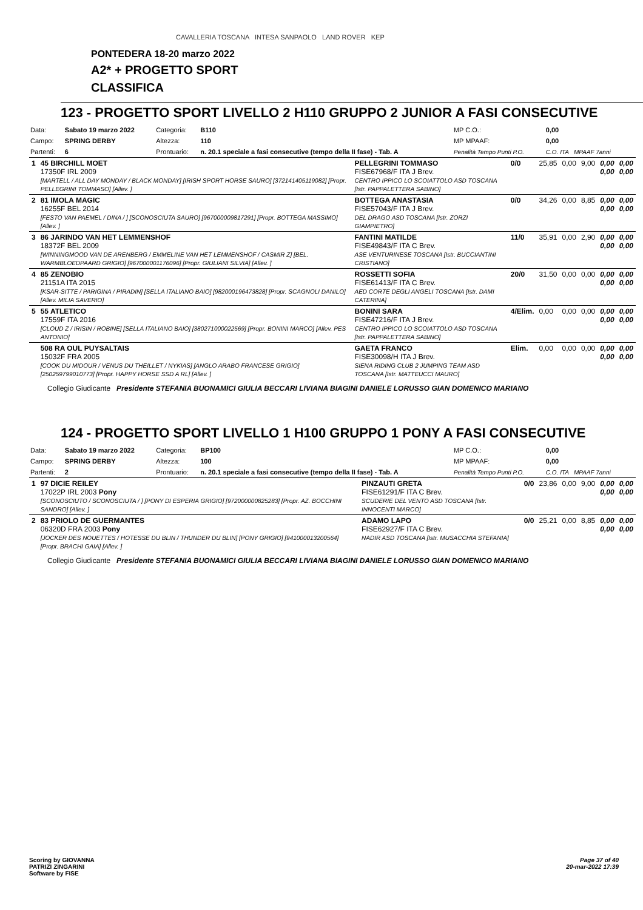CAVALLERIA TOSCANA INTESA SANPAOLO LAND ROVER KEP
PONTEDERA 18-20 marzo 2022
A2* + PROGETTO SPORT
CLASSIFICA
123 - PROGETTO SPORT LIVELLO 2 H110 GRUPPO 2 JUNIOR A FASI CONSECUTIVE
| Data: | Sabato 19 marzo 2022 | Categoria: | B110 | MP C.O.: | 0,00 |
| Campo: | SPRING DERBY | Altezza: | 110 | MP MPAAF: | 0,00 |
| Partenti: | 6 | Prontuario: | n. 20.1 speciale a fasi consecutive (tempo della II fase) - Tab. A | Penalità Tempo Punti P.O. | C.O. ITA MPAAF 7anni |
| 1 | 45 BIRCHILL MOET 17350F IRL 2009 [MARTELL / ALL DAY MONDAY / BLACK MONDAY] [IRISH SPORT HORSE SAURO] [372141405119082] [Propr. PELLEGRINI TOMMASO] [Allev. ] | PELLEGRINI TOMMASO FISE67968/F ITA J Brev. CENTRO IPPICO LO SCOIATTOLO ASD TOSCANA [Istr. PAPPALETTERA SABINO] | 0/0 | 25,85 | 0,00 | 9,00 | 0,00 0,00 | 0,00 0,00 |
| 2 | 81 IMOLA MAGIC 16255F BEL 2014 [FESTO VAN PAEMEL / DINA / ] [SCONOSCIUTA SAURO] [967000009817291] [Propr. BOTTEGA MASSIMO] [Allev. ] | BOTTEGA ANASTASIA FISE57043/F ITA J Brev. DEL DRAGO ASD TOSCANA [Istr. ZORZI GIAMPIETRO] | 0/0 | 34,26 | 0,00 | 8,85 | 0,00 0,00 | 0,00 0,00 |
| 3 | 86 JARINDO VAN HET LEMMENSHOF 18372F BEL 2009 [WINNINGMOOD VAN DE ARENBERG / EMMELINE VAN HET LEMMENSHOF / CASMIR Z] [BEL. WARMBLOEDPAARD GRIGIO] [967000001176096] [Propr. GIULIANI SILVIA] [Allev. ] | FANTINI MATILDE FISE49843/F ITA C Brev. ASE VENTURINESE TOSCANA [Istr. BUCCIANTINI CRISTIANO] | 11/0 | 35,91 | 0,00 | 2,90 | 0,00 0,00 | 0,00 0,00 |
| 4 | 85 ZENOBIO 21151A ITA 2015 [KSAR-SITTE / PARIGINA / PIRADIN] [SELLA ITALIANO BAIO] [982000196473828] [Propr. SCAGNOLI DANILO] [Allev. MILIA SAVERIO] | ROSSETTI SOFIA FISE61413/F ITA C Brev. AED CORTE DEGLI ANGELI TOSCANA [Istr. DAMI CATERINA] | 20/0 | 31,50 | 0,00 | 0,00 | 0,00 0,00 | 0,00 0,00 |
| 5 | 55 ATLETICO 17559F ITA 2016 [CLOUD Z / IRISIN / ROBINE] [SELLA ITALIANO BAIO] [380271000022569] [Propr. BONINI MARCO] [Allev. PES ANTONIO] | BONINI SARA FISE47216/F ITA J Brev. CENTRO IPPICO LO SCOIATTOLO ASD TOSCANA [Istr. PAPPALETTERA SABINO] | 4/Elim. | 0,00 | 0,00 | 0,00 | 0,00 0,00 | 0,00 0,00 |
| | 508 RA OUL PUYSALTAIS 15032F FRA 2005 [COOK DU MIDOUR / VENUS DU THEILLET / NYKIAS] [ANGLO ARABO FRANCESE GRIGIO] [250259799010773] [Propr. HAPPY HORSE SSD A RL] [Allev. ] | GAETA FRANCO FISE30098/H ITA J Brev. SIENA RIDING CLUB 2 JUMPING TEAM ASD TOSCANA [Istr. MATTEUCCI MAURO] | Elim. | 0,00 | 0,00 | 0,00 | 0,00 0,00 | 0,00 0,00 |
Collegio Giudicante Presidente STEFANIA BUONAMICI GIULIA BECCARI LIVIANA BIAGINI DANIELE LORUSSO GIAN DOMENICO MARIANO
124 - PROGETTO SPORT LIVELLO 1 H100 GRUPPO 1 PONY A FASI CONSECUTIVE
| Data: | Sabato 19 marzo 2022 | Categoria: | BP100 | MP C.O.: | 0,00 |
| Campo: | SPRING DERBY | Altezza: | 100 | MP MPAAF: | 0,00 |
| Partenti: | 2 | Prontuario: | n. 20.1 speciale a fasi consecutive (tempo della II fase) - Tab. A | Penalità Tempo Punti P.O. | C.O. ITA MPAAF 7anni |
| 1 | 97 DICIE REILEY 17022P IRL 2003 Pony [SCONOSCIUTO / SCONOSCIUTA / ] [PONY DI ESPERIA GRIGIO] [972000000825283] [Propr. AZ. BOCCHINI SANDRO] [Allev. ] | PINZAUTI GRETA FISE61291/F ITA C Brev. SCUDERIE DEL VENTO ASD TOSCANA [Istr. INNOCENTI MARCO] | 0/0 | 23,86 | 0,00 | 9,00 | 0,00 0,00 | 0,00 0,00 |
| 2 | 83 PRIOLO DE GUERMANTES 06320D FRA 2003 Pony [JOCKER DES NOUETTES / HOTESSE DU BLIN / THUNDER DU BLIN] [PONY GRIGIO] [941000013200564] [Propr. BRACHI GAIA] [Allev. ] | ADAMO LAPO FISE62927/F ITA C Brev. NADIR ASD TOSCANA [Istr. MUSACCHIA STEFANIA] | 0/0 | 25,21 | 0,00 | 8,85 | 0,00 0,00 | 0,00 0,00 |
Collegio Giudicante Presidente STEFANIA BUONAMICI GIULIA BECCARI LIVIANA BIAGINI DANIELE LORUSSO GIAN DOMENICO MARIANO
Scoring by GIOVANNA
PATRIZI ZINGARINI
Software by FISE
Page 37 of 40
20-mar-2022 17:39